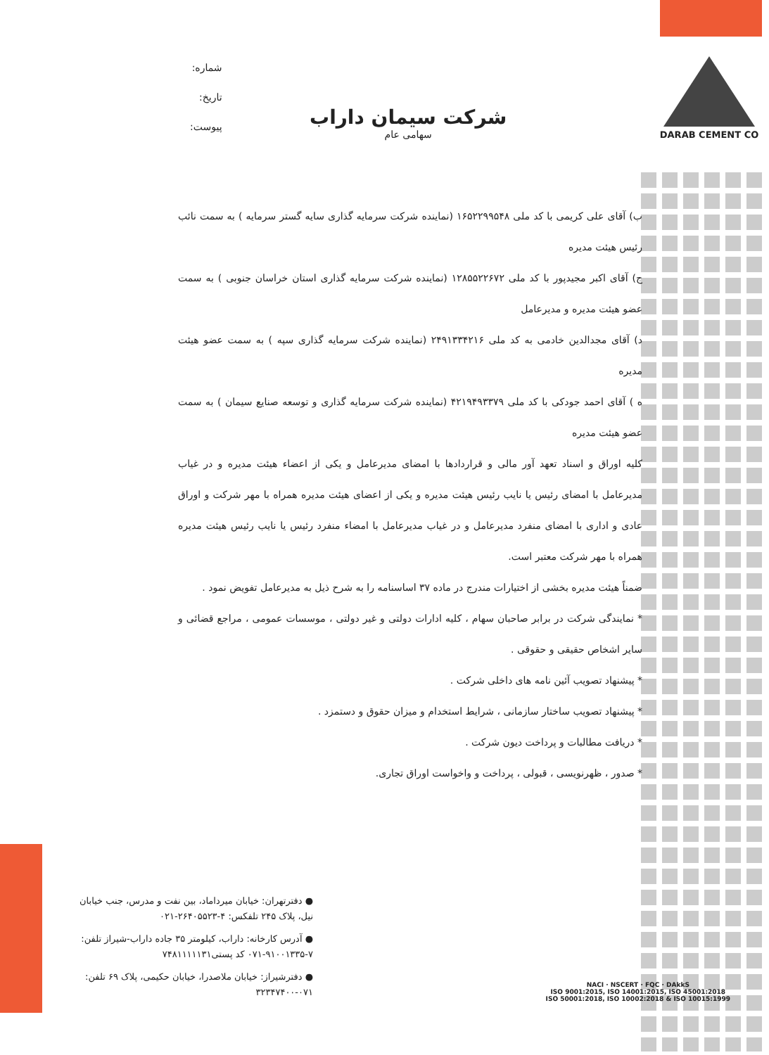DARAB CEMENT CO
شماره:
تاریخ:
پیوست:
شرکت سیمان داراب
سهامی عام
ب) آقای علی کریمی با کد ملی ۱۶۵۲۲۹۹۵۴۸ (نماینده شرکت سرمایه گذاری سایه گستر سرمایه ) به سمت نائب رئیس هیئت مدیره
ج) آقای اکبر مجیدپور با کد ملی ۱۲۸۵۵۲۲۶۷۲ (نماینده شرکت سرمایه گذاری استان خراسان جنوبی ) به سمت عضو هیئت مدیره و مدیرعامل
د) آقای مجدالدین خادمی به کد ملی ۲۴۹۱۳۳۴۲۱۶ (نماینده شرکت سرمایه گذاری سپه ) به سمت عضو هیئت مدیره
ه ) آقای احمد جودکی با کد ملی ۴۲۱۹۴۹۳۳۷۹ (نماینده شرکت سرمایه گذاری و توسعه صنایع سیمان ) به سمت عضو هیئت مدیره
کلیه اوراق و اسناد تعهد آور مالی و قراردادها با امضای مدیرعامل و یکی از اعضاء هیئت مدیره و در غیاب مدیرعامل با امضای رئیس یا نایب رئیس هیئت مدیره و یکی از اعضای هیئت مدیره همراه با مهر شرکت و اوراق عادی و اداری با امضای منفرد مدیرعامل و در غیاب مدیرعامل با امضاء منفرد رئیس یا نایب رئیس هیئت مدیره همراه با مهر شرکت معتبر است.
ضمناً هیئت مدیره بخشی از اختیارات مندرج در ماده ۳۷ اساسنامه را به شرح ذیل به مدیرعامل تفویض نمود .
* نمایندگی شرکت در برابر صاحبان سهام ، کلیه ادارات دولتی و غیر دولتی ، موسسات عمومی ، مراجع قضائی و سایر اشخاص حقیقی و حقوقی .
* پیشنهاد تصویب آئین نامه های داخلی شرکت .
* پیشنهاد تصویب ساختار سازمانی ، شرایط استخدام و میزان حقوق و دستمزد .
* دریافت مطالبات و پرداخت دیون شرکت .
* صدور ، ظهرنویسی ، قبولی ، پرداخت و واخواست اوراق تجاری.
● دفترتهران: خیابان میرداماد، بین نفت و مدرس، جنب خیابان نیل، پلاک ۲۴۵ تلفکس: ۴-۲۶۴۰۵۵۲۳-۰۲۱
● آدرس کارخانه: داراب، کیلومتر ۳۵ جاده داراب-شیراز تلفن: ۷-۹۱۰۰۱۳۳۵-۰۷۱ کد پستی۷۴۸۱۱۱۱۱۳۱
● دفترشیراز: خیابان ملاصدرا، خیابان حکیمی، پلاک ۶۹ تلفن: ۰۷۱-۳۲۳۴۷۴۰۰
NACI · NSCERT · FQC · DAkkS
ISO 9001:2015, ISO 14001:2015, ISO 45001:2018
ISO 50001:2018, ISO 10002:2018 & ISO 10015:1999